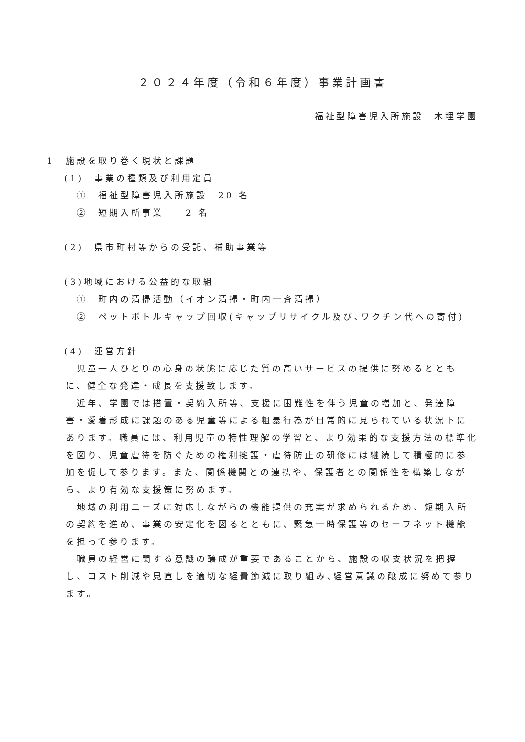２０２４年度（令和６年度）事業計画書
福祉型障害児入所施設　木埋学園
1　施設を取り巻く現状と課題
(1)　事業の種類及び利用定員
①　福祉型障害児入所施設　20 名
②　短期入所事業　　2 名
(2)　県市町村等からの受託、補助事業等
(3)地域における公益的な取組
①　町内の清掃活動（イオン清掃・町内一斉清掃）
②　ペットボトルキャップ回収(キャップリサイクル及び､ワクチン代への寄付)
(4)　運営方針
　児童一人ひとりの心身の状態に応じた質の高いサービスの提供に努めるとともに、健全な発達・成長を支援致します。
　近年、学園では措置・契約入所等、支援に困難性を伴う児童の増加と、発達障害・愛着形成に課題のある児童等による粗暴行為が日常的に見られている状況下にあります。職員には、利用児童の特性理解の学習と、より効果的な支援方法の標準化を図り、児童虐待を防ぐための権利擁護・虐待防止の研修には継続して積極的に参加を促して参ります。また、関係機関との連携や、保護者との関係性を構築しながら、より有効な支援策に努めます。
　地域の利用ニーズに対応しながらの機能提供の充実が求められるため、短期入所の契約を進め、事業の安定化を図るとともに、緊急一時保護等のセーフネット機能を担って参ります。
　職員の経営に関する意識の醸成が重要であることから、施設の収支状況を把握し、コスト削減や見直しを適切な経費節減に取り組み､経営意識の醸成に努めて参ります。